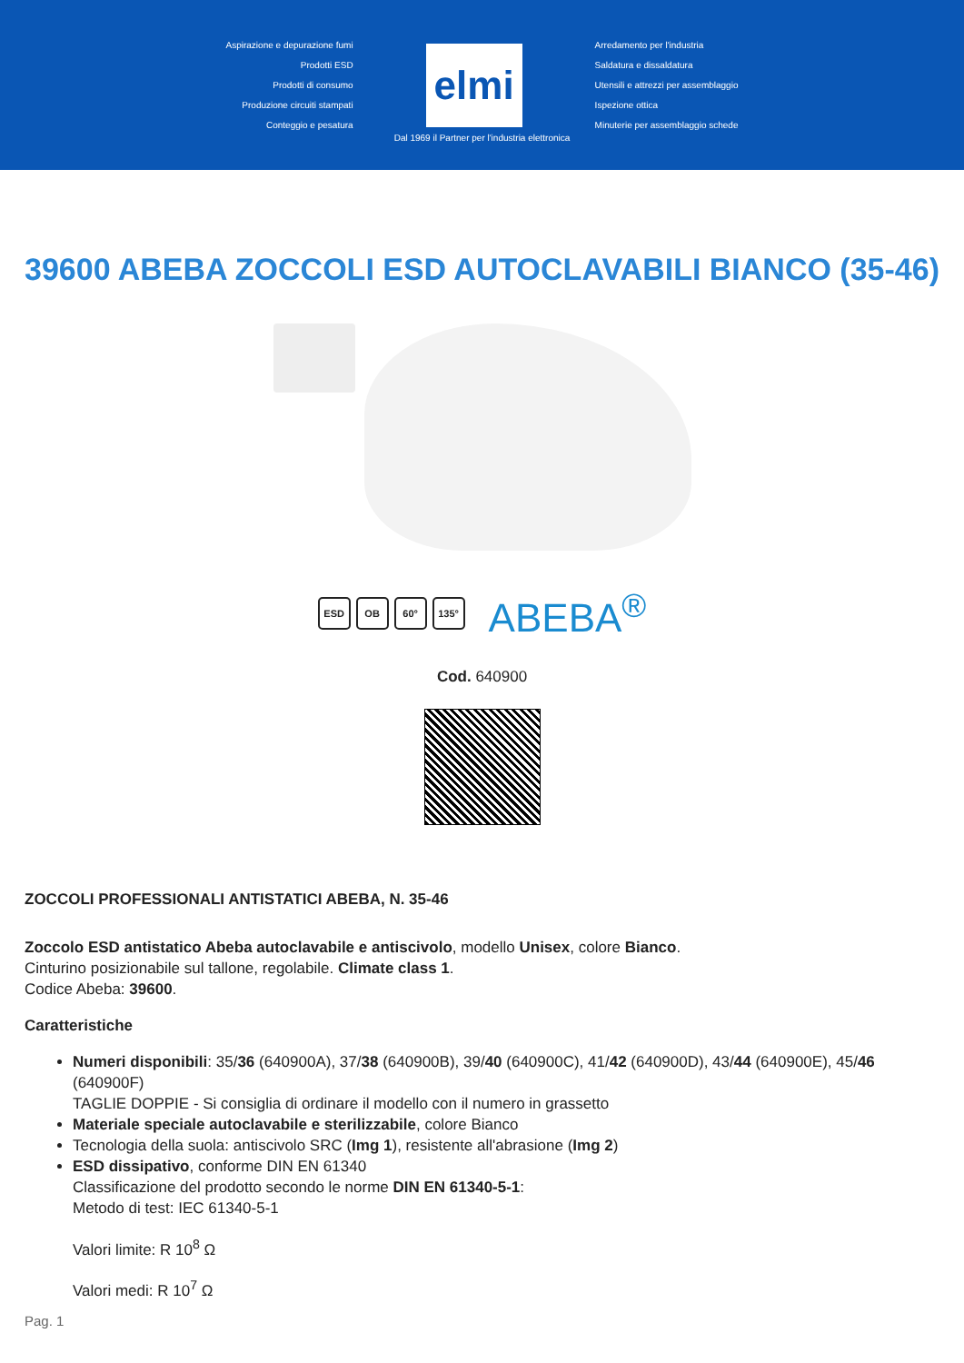Aspirazione e depurazione fumi
Prodotti ESD
Prodotti di consumo
Produzione circuiti stampati
Conteggio e pesatura
elmi
Arredamento per l'industria
Saldatura e dissaldatura
Utensili e attrezzi per assemblaggio
Ispezione ottica
Minuterie per assemblaggio schede
Dal 1969 il Partner per l'industria elettronica
39600 ABEBA ZOCCOLI ESD AUTOCLAVABILI BIANCO (35-46)
ESD OB 60° 135°
ABEBA<sup>®</sup>
Cod. 640900
ZOCCOLI PROFESSIONALI ANTISTATICI ABEBA, N. 35-46
Zoccolo ESD antistatico Abeba autoclavabile e antiscivolo, modello Unisex, colore Bianco.
Cinturino posizionabile sul tallone, regolabile. Climate class 1.
Codice Abeba: 39600.
Caratteristiche
Numeri disponibili: 35/36 (640900A), 37/38 (640900B), 39/40 (640900C), 41/42 (640900D), 43/44 (640900E), 45/46 (640900F)
TAGLIE DOPPIE - Si consiglia di ordinare il modello con il numero in grassetto
Materiale speciale autoclavabile e sterilizzabile, colore Bianco
Tecnologia della suola: antiscivolo SRC (Img 1), resistente all'abrasione (Img 2)
ESD dissipativo, conforme DIN EN 61340
Classificazione del prodotto secondo le norme DIN EN 61340-5-1:
Metodo di test: IEC 61340-5-1
Valori limite: R 10<sup>8</sup> Ω
Valori medi: R 10<sup>7</sup> Ω
Pag. 1